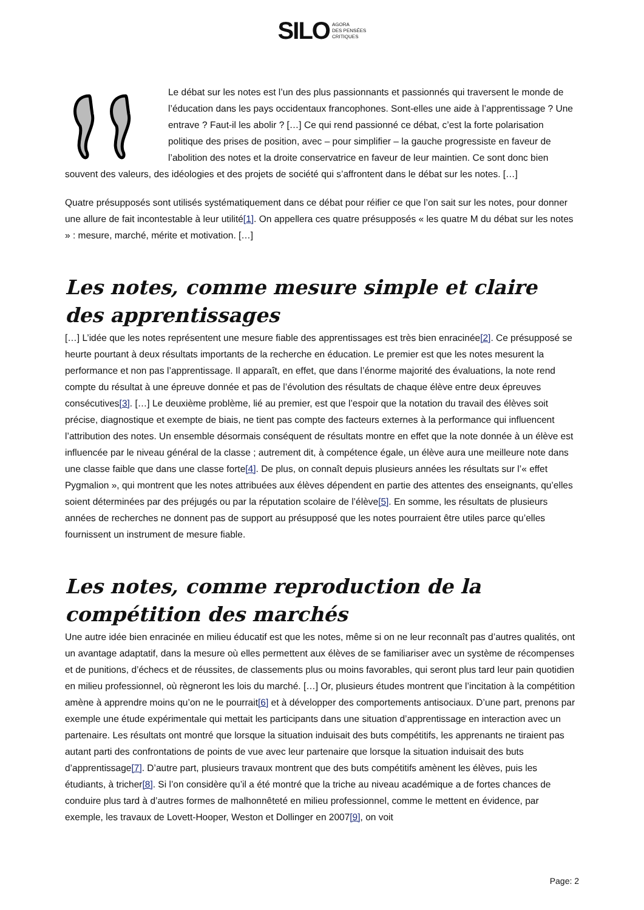SILO AGORA
DES PENSÉES
CRITIQUES
Le débat sur les notes est l’un des plus passionnants et passionnés qui traversent le monde de l’éducation dans les pays occidentaux francophones. Sont-elles une aide à l’apprentissage ? Une entrave ? Faut-il les abolir ? […] Ce qui rend passionné ce débat, c’est la forte polarisation politique des prises de position, avec – pour simplifier – la gauche progressiste en faveur de l’abolition des notes et la droite conservatrice en faveur de leur maintien. Ce sont donc bien souvent des valeurs, des idéologies et des projets de société qui s’affrontent dans le débat sur les notes. […]
Quatre présupposés sont utilisés systématiquement dans ce débat pour réifier ce que l’on sait sur les notes, pour donner une allure de fait incontestable à leur utilité[1]. On appellera ces quatre présupposés « les quatre M du débat sur les notes » : mesure, marché, mérite et motivation. […]
Les notes, comme mesure simple et claire des apprentissages
[…] L’idée que les notes représentent une mesure fiable des apprentissages est très bien enracinée[2]. Ce présupposé se heurte pourtant à deux résultats importants de la recherche en éducation. Le premier est que les notes mesurent la performance et non pas l’apprentissage. Il apparaît, en effet, que dans l’énorme majorité des évaluations, la note rend compte du résultat à une épreuve donnée et pas de l’évolution des résultats de chaque élève entre deux épreuves consécutives[3]. […] Le deuxième problème, lié au premier, est que l’espoir que la notation du travail des élèves soit précise, diagnostique et exempte de biais, ne tient pas compte des facteurs externes à la performance qui influencent l’attribution des notes. Un ensemble désormais conséquent de résultats montre en effet que la note donnée à un élève est influencée par le niveau général de la classe ; autrement dit, à compétence égale, un élève aura une meilleure note dans une classe faible que dans une classe forte[4]. De plus, on connaît depuis plusieurs années les résultats sur l’« effet Pygmalion », qui montrent que les notes attribuées aux élèves dépendent en partie des attentes des enseignants, qu’elles soient déterminées par des préjugés ou par la réputation scolaire de l’élève[5]. En somme, les résultats de plusieurs années de recherches ne donnent pas de support au présupposé que les notes pourraient être utiles parce qu’elles fournissent un instrument de mesure fiable.
Les notes, comme reproduction de la compétition des marchés
Une autre idée bien enracinée en milieu éducatif est que les notes, même si on ne leur reconnaît pas d’autres qualités, ont un avantage adaptatif, dans la mesure où elles permettent aux élèves de se familiariser avec un système de récompenses et de punitions, d’échecs et de réussites, de classements plus ou moins favorables, qui seront plus tard leur pain quotidien en milieu professionnel, où règneront les lois du marché. […] Or, plusieurs études montrent que l’incitation à la compétition amène à apprendre moins qu’on ne le pourrait[6] et à développer des comportements antisociaux. D’une part, prenons par exemple une étude expérimentale qui mettait les participants dans une situation d’apprentissage en interaction avec un partenaire. Les résultats ont montré que lorsque la situation induisait des buts compétitifs, les apprenants ne tiraient pas autant parti des confrontations de points de vue avec leur partenaire que lorsque la situation induisait des buts d’apprentissage[7]. D’autre part, plusieurs travaux montrent que des buts compétitifs amènent les élèves, puis les étudiants, à tricher[8]. Si l’on considère qu’il a été montré que la triche au niveau académique a de fortes chances de conduire plus tard à d’autres formes de malhonnêteté en milieu professionnel, comme le mettent en évidence, par exemple, les travaux de Lovett-Hooper, Weston et Dollinger en 2007[9], on voit
Page: 2